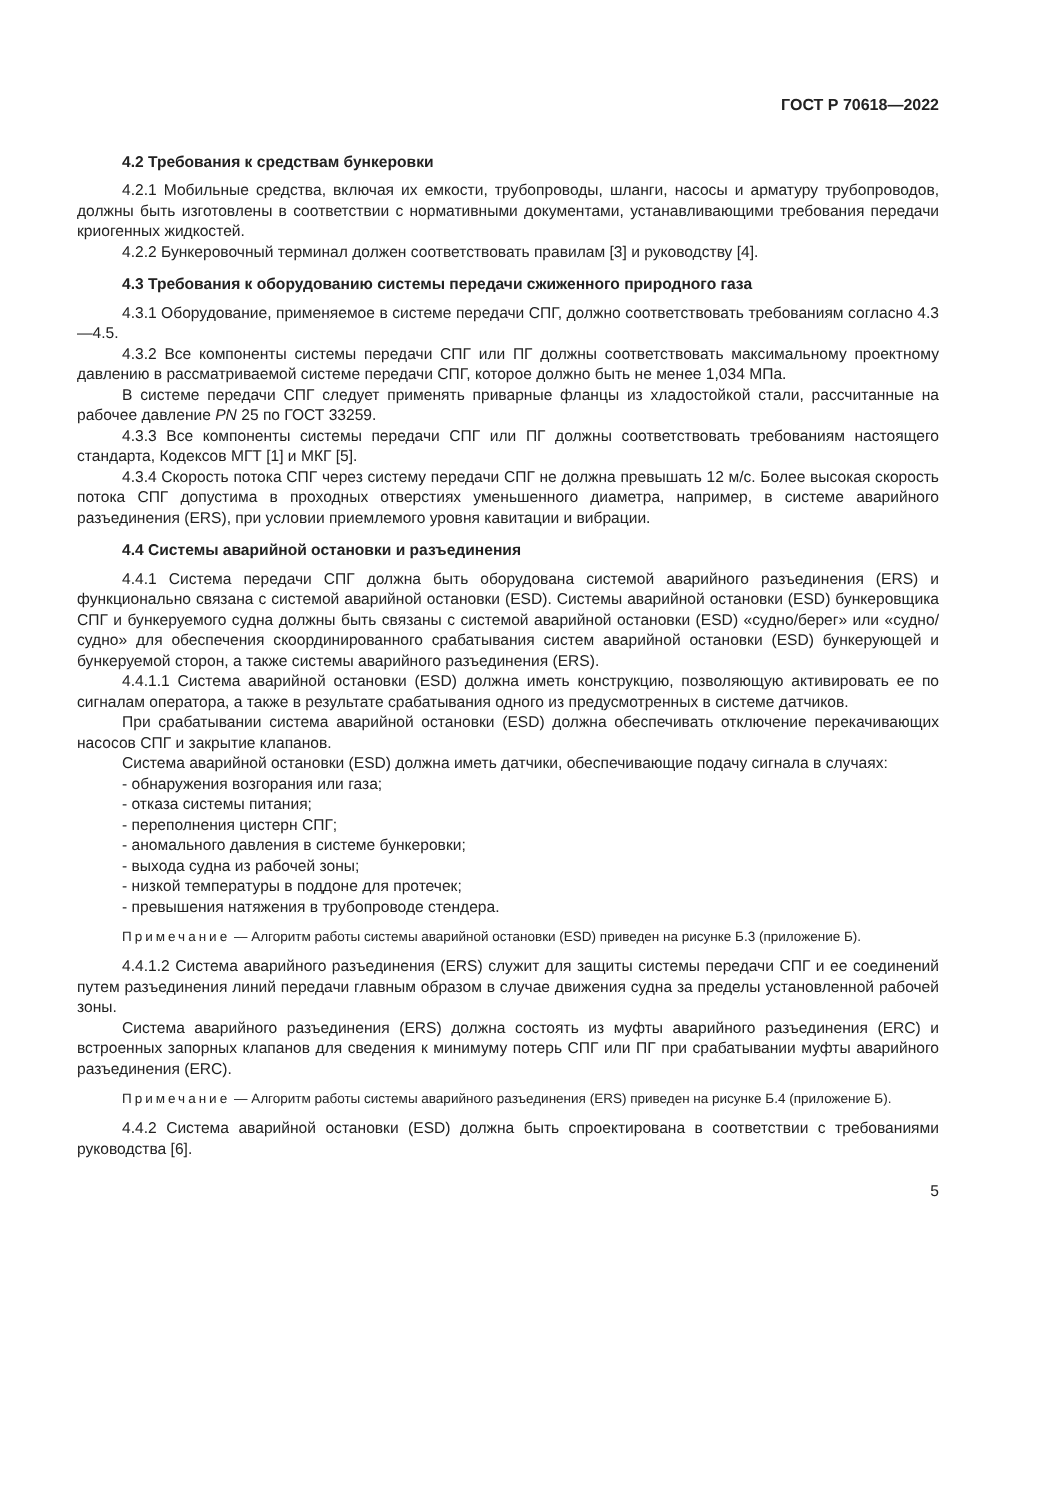ГОСТ Р 70618—2022
4.2 Требования к средствам бункеровки
4.2.1 Мобильные средства, включая их емкости, трубопроводы, шланги, насосы и арматуру трубопроводов, должны быть изготовлены в соответствии с нормативными документами, устанавливающими требования передачи криогенных жидкостей.
4.2.2 Бункеровочный терминал должен соответствовать правилам [3] и руководству [4].
4.3 Требования к оборудованию системы передачи сжиженного природного газа
4.3.1 Оборудование, применяемое в системе передачи СПГ, должно соответствовать требованиям согласно 4.3—4.5.
4.3.2 Все компоненты системы передачи СПГ или ПГ должны соответствовать максимальному проектному давлению в рассматриваемой системе передачи СПГ, которое должно быть не менее 1,034 МПа.
В системе передачи СПГ следует применять приварные фланцы из хладостойкой стали, рассчитанные на рабочее давление PN 25 по ГОСТ 33259.
4.3.3 Все компоненты системы передачи СПГ или ПГ должны соответствовать требованиям настоящего стандарта, Кодексов МГТ [1] и МКГ [5].
4.3.4 Скорость потока СПГ через систему передачи СПГ не должна превышать 12 м/с. Более высокая скорость потока СПГ допустима в проходных отверстиях уменьшенного диаметра, например, в системе аварийного разъединения (ERS), при условии приемлемого уровня кавитации и вибрации.
4.4 Системы аварийной остановки и разъединения
4.4.1 Система передачи СПГ должна быть оборудована системой аварийного разъединения (ERS) и функционально связана с системой аварийной остановки (ESD). Системы аварийной остановки (ESD) бункеровщика СПГ и бункеруемого судна должны быть связаны с системой аварийной остановки (ESD) «судно/берег» или «судно/судно» для обеспечения скоординированного срабатывания систем аварийной остановки (ESD) бункерующей и бункеруемой сторон, а также системы аварийного разъединения (ERS).
4.4.1.1 Система аварийной остановки (ESD) должна иметь конструкцию, позволяющую активировать ее по сигналам оператора, а также в результате срабатывания одного из предусмотренных в системе датчиков.
При срабатывании система аварийной остановки (ESD) должна обеспечивать отключение перекачивающих насосов СПГ и закрытие клапанов.
Система аварийной остановки (ESD) должна иметь датчики, обеспечивающие подачу сигнала в случаях:
- обнаружения возгорания или газа;
- отказа системы питания;
- переполнения цистерн СПГ;
- аномального давления в системе бункеровки;
- выхода судна из рабочей зоны;
- низкой температуры в поддоне для протечек;
- превышения натяжения в трубопроводе стендера.
Примечание — Алгоритм работы системы аварийной остановки (ESD) приведен на рисунке Б.3 (приложение Б).
4.4.1.2 Система аварийного разъединения (ERS) служит для защиты системы передачи СПГ и ее соединений путем разъединения линий передачи главным образом в случае движения судна за пределы установленной рабочей зоны.
Система аварийного разъединения (ERS) должна состоять из муфты аварийного разъединения (ERC) и встроенных запорных клапанов для сведения к минимуму потерь СПГ или ПГ при срабатывании муфты аварийного разъединения (ERC).
Примечание — Алгоритм работы системы аварийного разъединения (ERS) приведен на рисунке Б.4 (приложение Б).
4.4.2 Система аварийной остановки (ESD) должна быть спроектирована в соответствии с требованиями руководства [6].
5